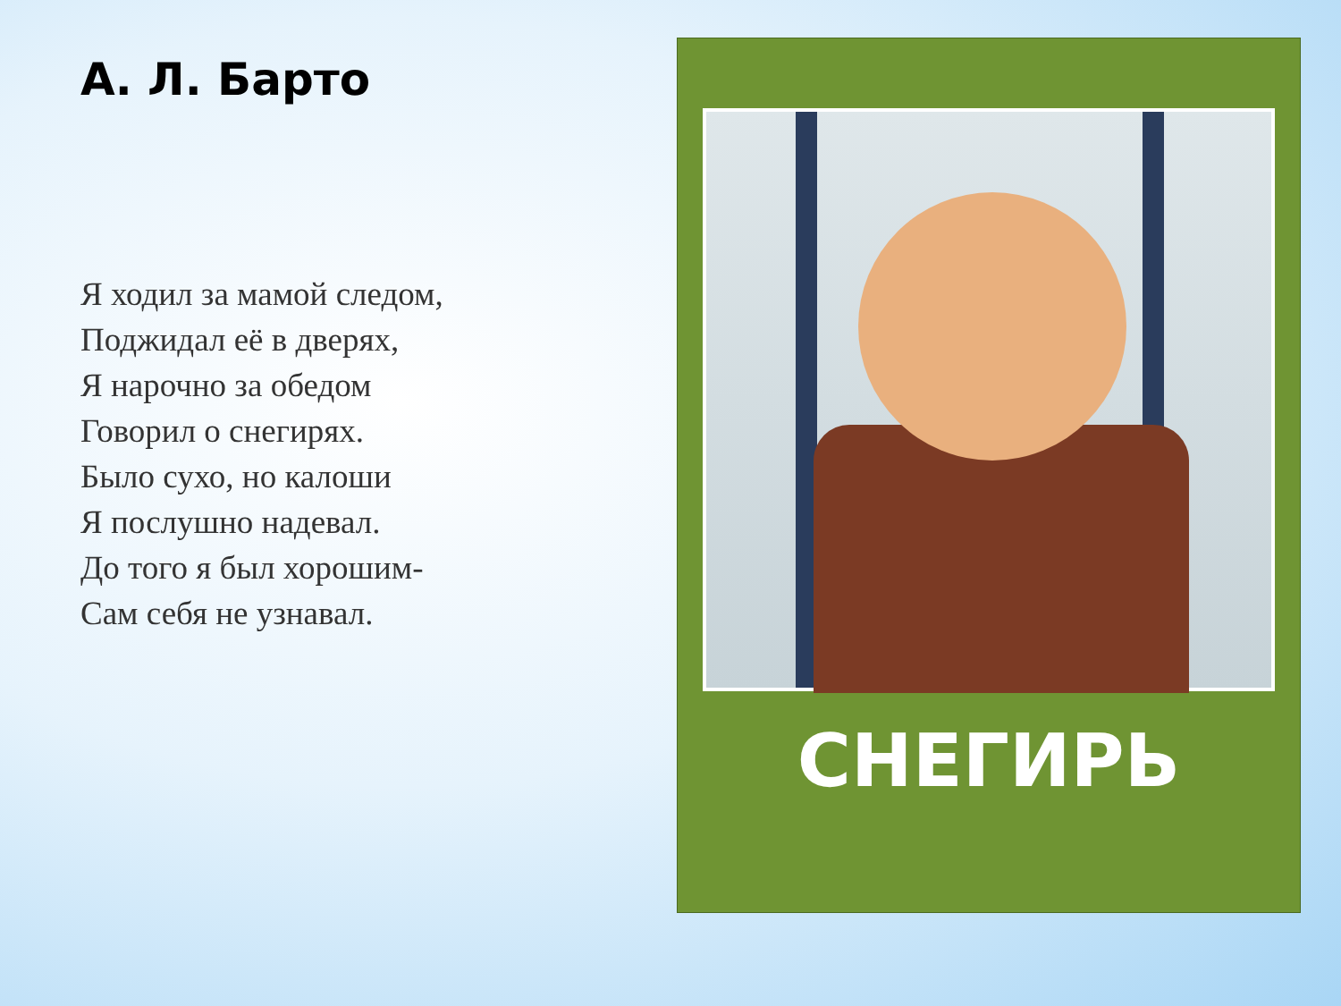А. Л. Барто
Я ходил за мамой следом,
Поджидал её в дверях,
Я нарочно за обедом
Говорил о снегирях.
Было сухо, но калоши
Я послушно надевал.
До того я был хорошим-
Сам себя не узнавал.
СНЕГИРЬ